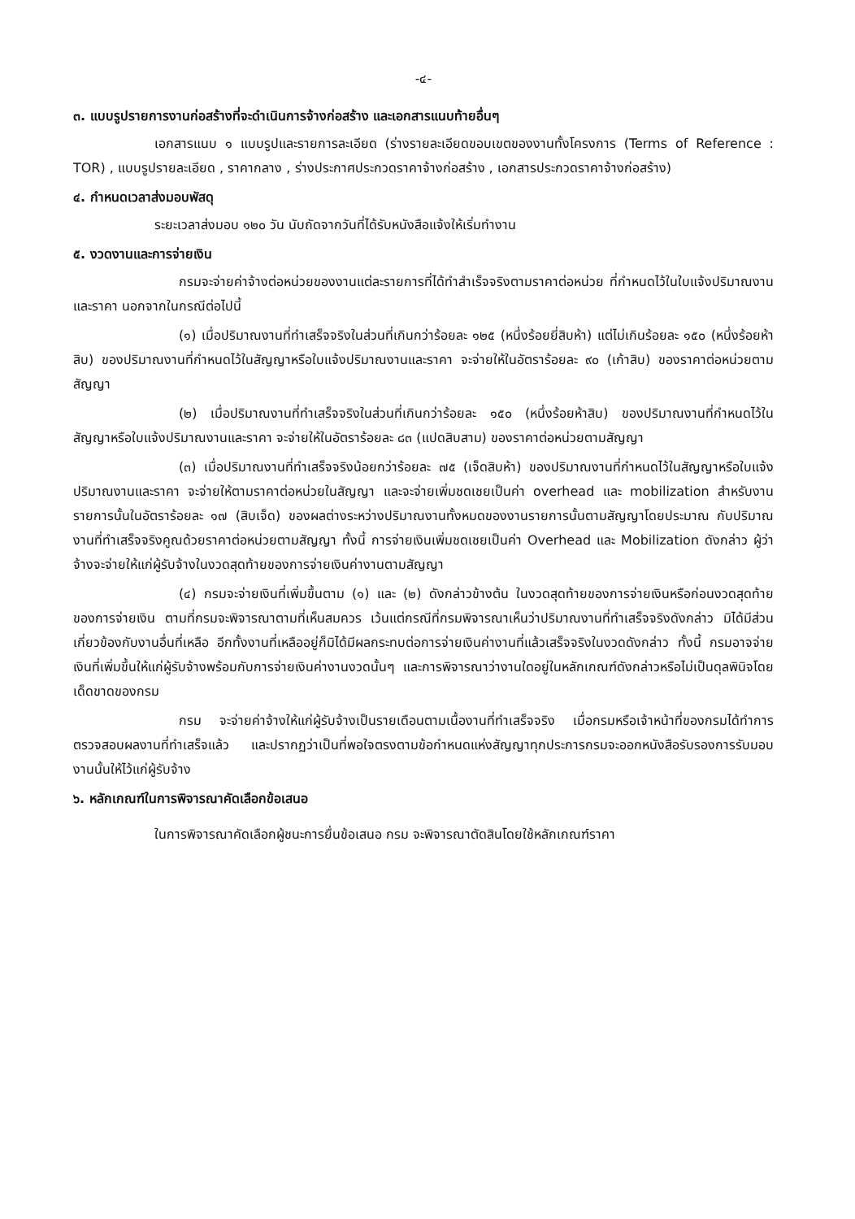-๔-
๓. แบบรูปรายการงานก่อสร้างที่จะดำเนินการจ้างก่อสร้าง และเอกสารแนบท้ายอื่นๆ
เอกสารแนบ ๑ แบบรูปและรายการละเอียด (ร่างรายละเอียดขอบเขตของงานทั้งโครงการ (Terms of Reference : TOR) , แบบรูปรายละเอียด , ราคากลาง , ร่างประกาศประกวดราคาจ้างก่อสร้าง , เอกสารประกวดราคาจ้างก่อสร้าง)
๔. กำหนดเวลาส่งมอบพัสดุ
ระยะเวลาส่งมอบ ๑๒๐ วัน นับถัดจากวันที่ได้รับหนังสือแจ้งให้เริ่มทำงาน
๕. งวดงานและการจ่ายเงิน
กรมจะจ่ายค่าจ้างต่อหน่วยของงานแต่ละรายการที่ได้ทำสำเร็จจริงตามราคาต่อหน่วย ที่กำหนดไว้ในใบแจ้งปริมาณงานและราคา นอกจากในกรณีต่อไปนี้
(๑) เมื่อปริมาณงานที่ทำเสร็จจริงในส่วนที่เกินกว่าร้อยละ ๑๒๕ (หนึ่งร้อยยี่สิบห้า) แต่ไม่เกินร้อยละ ๑๕๐ (หนึ่งร้อยห้าสิบ) ของปริมาณงานที่กำหนดไว้ในสัญญาหรือใบแจ้งปริมาณงานและราคา จะจ่ายให้ในอัตราร้อยละ ๙๐ (เก้าสิบ) ของราคาต่อหน่วยตามสัญญา
(๒) เมื่อปริมาณงานที่ทำเสร็จจริงในส่วนที่เกินกว่าร้อยละ ๑๕๐ (หนึ่งร้อยห้าสิบ) ของปริมาณงานที่กำหนดไว้ในสัญญาหรือใบแจ้งปริมาณงานและราคา จะจ่ายให้ในอัตราร้อยละ ๘๓ (แปดสิบสาม) ของราคาต่อหน่วยตามสัญญา
(๓) เมื่อปริมาณงานที่ทำเสร็จจริงน้อยกว่าร้อยละ ๗๕ (เจ็ดสิบห้า) ของปริมาณงานที่กำหนดไว้ในสัญญาหรือใบแจ้งปริมาณงานและราคา จะจ่ายให้ตามราคาต่อหน่วยในสัญญา และจะจ่ายเพิ่มชดเชยเป็นค่า overhead และ mobilization สำหรับงานรายการนั้นในอัตราร้อยละ ๑๗ (สิบเจ็ด) ของผลต่างระหว่างปริมาณงานทั้งหมดของงานรายการนั้นตามสัญญาโดยประมาณ กับปริมาณงานที่ทำเสร็จจริงคูณด้วยราคาต่อหน่วยตามสัญญา ทั้งนี้ การจ่ายเงินเพิ่มชดเชยเป็นค่า Overhead และ Mobilization ดังกล่าว ผู้ว่าจ้างจะจ่ายให้แก่ผู้รับจ้างในงวดสุดท้ายของการจ่ายเงินค่างานตามสัญญา
(๔) กรมจะจ่ายเงินที่เพิ่มขึ้นตาม (๑) และ (๒) ดังกล่าวข้างต้น ในงวดสุดท้ายของการจ่ายเงินหรือก่อนงวดสุดท้ายของการจ่ายเงิน ตามที่กรมจะพิจารณาตามที่เห็นสมควร เว้นแต่กรณีที่กรมพิจารณาเห็นว่าปริมาณงานที่ทำเสร็จจริงดังกล่าว มิได้มีส่วนเกี่ยวข้องกับงานอื่นที่เหลือ อีกทั้งงานที่เหลืออยู่ก็มิได้มีผลกระทบต่อการจ่ายเงินค่างานที่แล้วเสร็จจริงในงวดดังกล่าว ทั้งนี้ กรมอาจจ่ายเงินที่เพิ่มขึ้นให้แก่ผู้รับจ้างพร้อมกับการจ่ายเงินค่างานงวดนั้นๆ และการพิจารณาว่างานใดอยู่ในหลักเกณฑ์ดังกล่าวหรือไม่เป็นดุลพินิจโดยเด็ดขาดของกรม
กรม จะจ่ายค่าจ้างให้แก่ผู้รับจ้างเป็นรายเดือนตามเนื้องานที่ทำเสร็จจริง เมื่อกรมหรือเจ้าหน้าที่ของกรมได้ทำการตรวจสอบผลงานที่ทำเสร็จแล้ว และปรากฏว่าเป็นที่พอใจตรงตามข้อกำหนดแห่งสัญญาทุกประการกรมจะออกหนังสือรับรองการรับมอบงานนั้นให้ไว้แก่ผู้รับจ้าง
๖. หลักเกณฑ์ในการพิจารณาคัดเลือกข้อเสนอ
ในการพิจารณาคัดเลือกผู้ชนะการยื่นข้อเสนอ กรม จะพิจารณาตัดสินโดยใช้หลักเกณฑ์ราคา